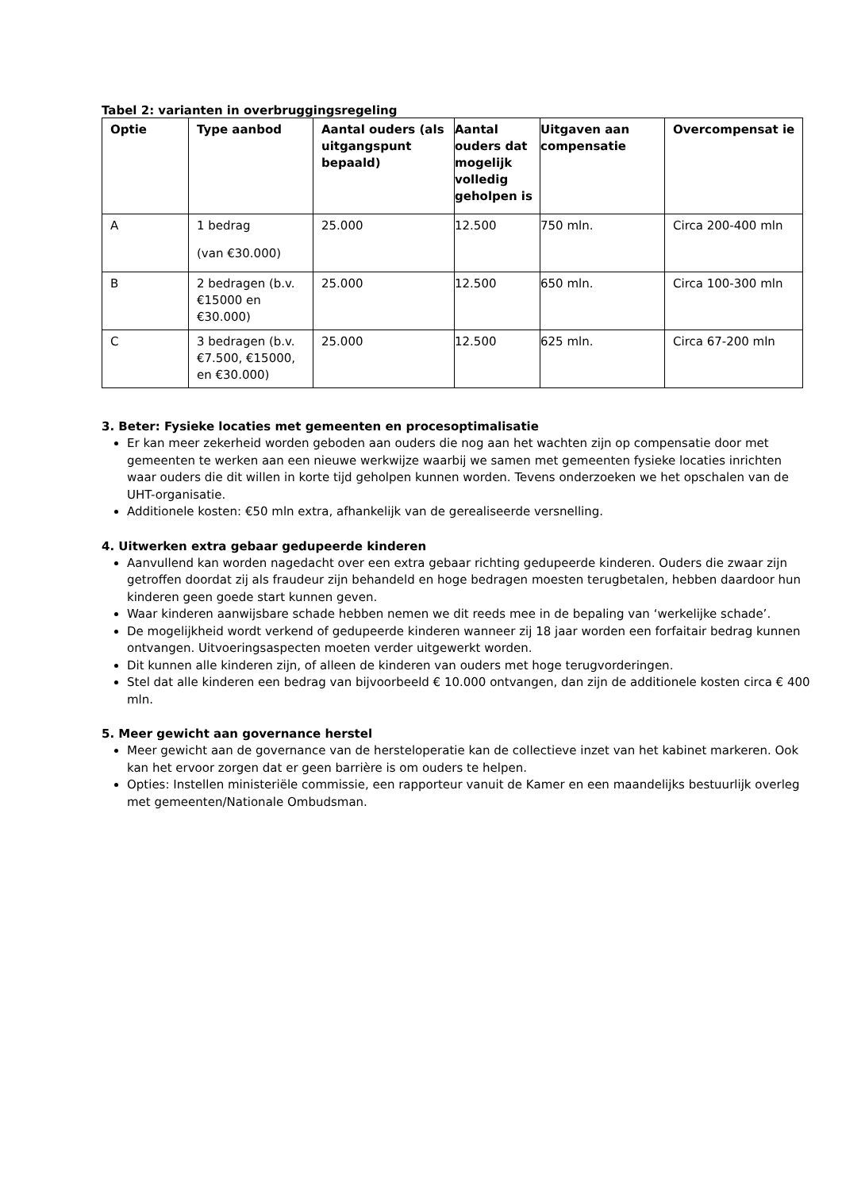Tabel 2: varianten in overbruggingsregeling
| Optie | Type aanbod | Aantal ouders (als uitgangspunt bepaald) | Aantal ouders dat mogelijk volledig geholpen is | Uitgaven aan compensatie | Overcompensat ie |
| --- | --- | --- | --- | --- | --- |
| A | 1 bedrag (van €30.000) | 25.000 | 12.500 | 750 mln. | Circa 200-400 mln |
| B | 2 bedragen (b.v. €15000 en €30.000) | 25.000 | 12.500 | 650 mln. | Circa 100-300 mln |
| C | 3 bedragen (b.v. €7.500, €15000, en €30.000) | 25.000 | 12.500 | 625 mln. | Circa 67-200 mln |
3. Beter: Fysieke locaties met gemeenten en procesoptimalisatie
Er kan meer zekerheid worden geboden aan ouders die nog aan het wachten zijn op compensatie door met gemeenten te werken aan een nieuwe werkwijze waarbij we samen met gemeenten fysieke locaties inrichten waar ouders die dit willen in korte tijd geholpen kunnen worden. Tevens onderzoeken we het opschalen van de UHT-organisatie.
Additionele kosten: €50 mln extra, afhankelijk van de gerealiseerde versnelling.
4. Uitwerken extra gebaar gedupeerde kinderen
Aanvullend kan worden nagedacht over een extra gebaar richting gedupeerde kinderen. Ouders die zwaar zijn getroffen doordat zij als fraudeur zijn behandeld en hoge bedragen moesten terugbetalen, hebben daardoor hun kinderen geen goede start kunnen geven.
Waar kinderen aanwijsbare schade hebben nemen we dit reeds mee in de bepaling van ‘werkelijke schade’.
De mogelijkheid wordt verkend of gedupeerde kinderen wanneer zij 18 jaar worden een forfaitair bedrag kunnen ontvangen. Uitvoeringsaspecten moeten verder uitgewerkt worden.
Dit kunnen alle kinderen zijn, of alleen de kinderen van ouders met hoge terugvorderingen.
Stel dat alle kinderen een bedrag van bijvoorbeeld € 10.000 ontvangen, dan zijn de additionele kosten circa € 400 mln.
5. Meer gewicht aan governance herstel
Meer gewicht aan de governance van de hersteloperatie kan de collectieve inzet van het kabinet markeren. Ook kan het ervoor zorgen dat er geen barrière is om ouders te helpen.
Opties: Instellen ministeriële commissie, een rapporteur vanuit de Kamer en een maandelijks bestuurlijk overleg met gemeenten/Nationale Ombudsman.